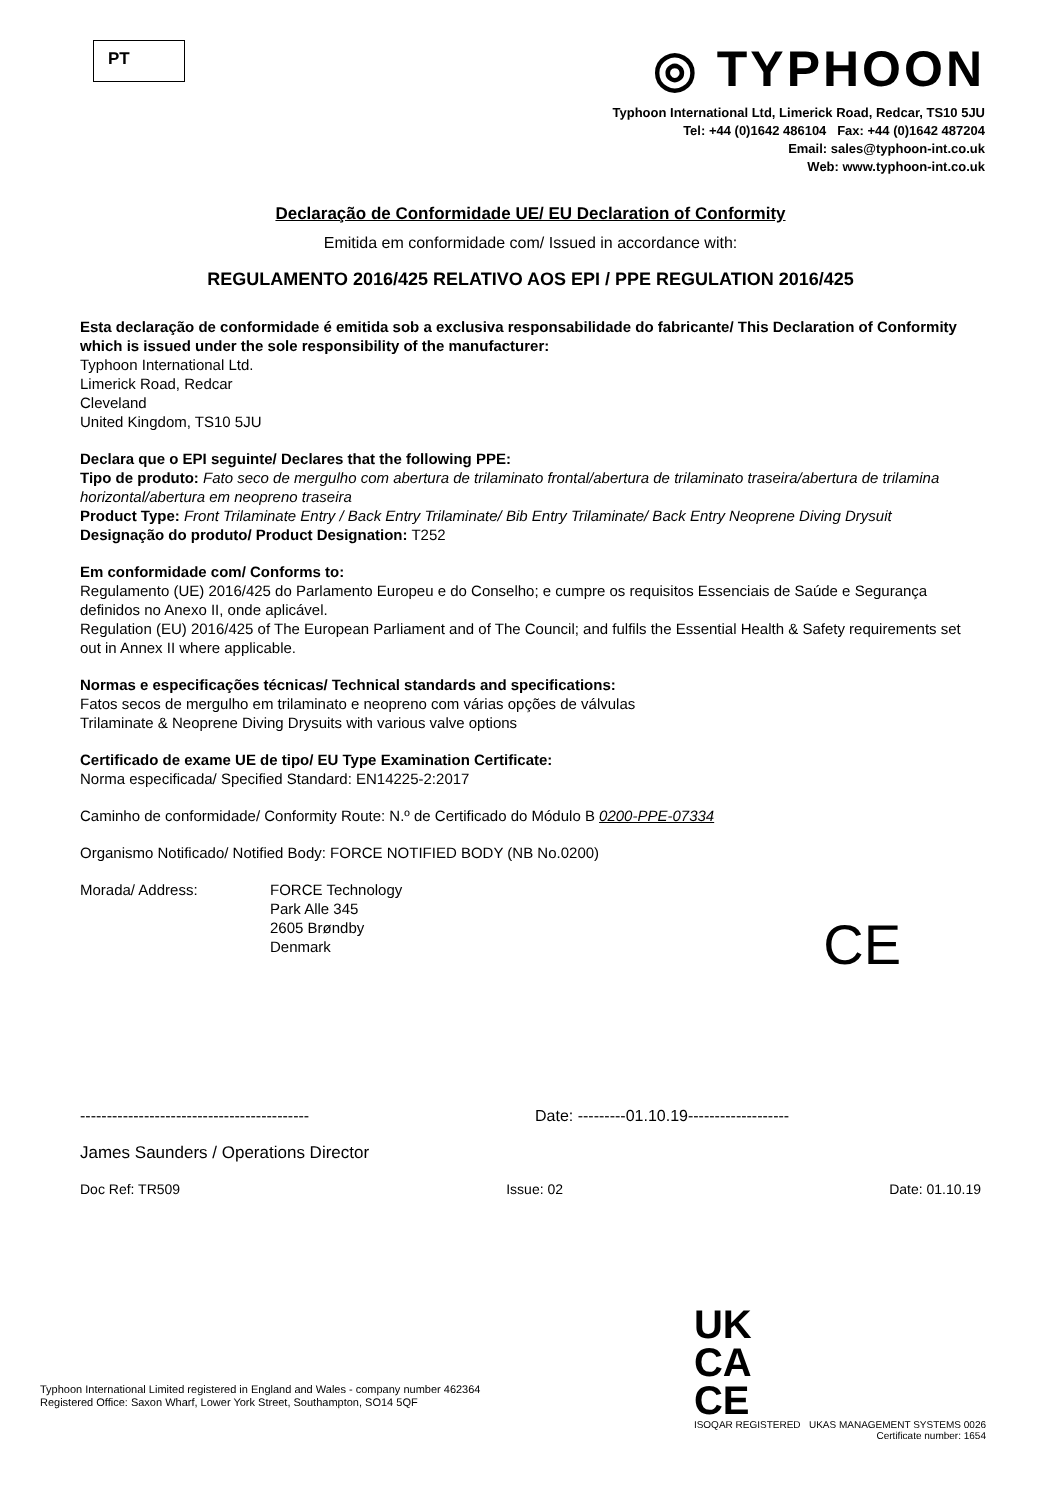PT
◎ TYPHOON
Typhoon International Ltd, Limerick Road, Redcar, TS10 5JU
Tel: +44 (0)1642 486104 Fax: +44 (0)1642 487204
Email: sales@typhoon-int.co.uk
Web: www.typhoon-int.co.uk
Declaração de Conformidade UE/ EU Declaration of Conformity
Emitida em conformidade com/ Issued in accordance with:
REGULAMENTO 2016/425 RELATIVO AOS EPI / PPE REGULATION 2016/425
Esta declaração de conformidade é emitida sob a exclusiva responsabilidade do fabricante/ This Declaration of Conformity which is issued under the sole responsibility of the manufacturer:
Typhoon International Ltd.
Limerick Road, Redcar
Cleveland
United Kingdom, TS10 5JU
Declara que o EPI seguinte/ Declares that the following PPE:
Tipo de produto: Fato seco de mergulho com abertura de trilaminato frontal/abertura de trilaminato traseira/abertura de trilamina horizontal/abertura em neopreno traseira
Product Type: Front Trilaminate Entry / Back Entry Trilaminate/ Bib Entry Trilaminate/ Back Entry Neoprene Diving Drysuit
Designação do produto/ Product Designation: T252
Em conformidade com/ Conforms to:
Regulamento (UE) 2016/425 do Parlamento Europeu e do Conselho; e cumpre os requisitos Essenciais de Saúde e Segurança definidos no Anexo II, onde aplicável.
Regulation (EU) 2016/425 of The European Parliament and of The Council; and fulfils the Essential Health & Safety requirements set out in Annex II where applicable.
Normas e especificações técnicas/ Technical standards and specifications:
Fatos secos de mergulho em trilaminato e neopreno com várias opções de válvulas
Trilaminate & Neoprene Diving Drysuits with various valve options
Certificado de exame UE de tipo/ EU Type Examination Certificate:
Norma especificada/ Specified Standard: EN14225-2:2017
Caminho de conformidade/ Conformity Route: N.º de Certificado do Módulo B 0200-PPE-07334
Organismo Notificado/ Notified Body: FORCE NOTIFIED BODY (NB No.0200)
Morada/ Address: FORCE Technology
Park Alle 345
2605 Brøndby
Denmark
------------------------------------------- Date: ---------01.10.19-------------------
James Saunders / Operations Director
Doc Ref: TR509 Issue: 02 Date: 01.10.19
CE
Typhoon International Limited registered in England and Wales - company number 462364
Registered Office: Saxon Wharf, Lower York Street, Southampton, SO14 5QF
UK
CA
CE
ISOQAR REGISTERED UKAS MANAGEMENT SYSTEMS 0026
Certificate number: 1654